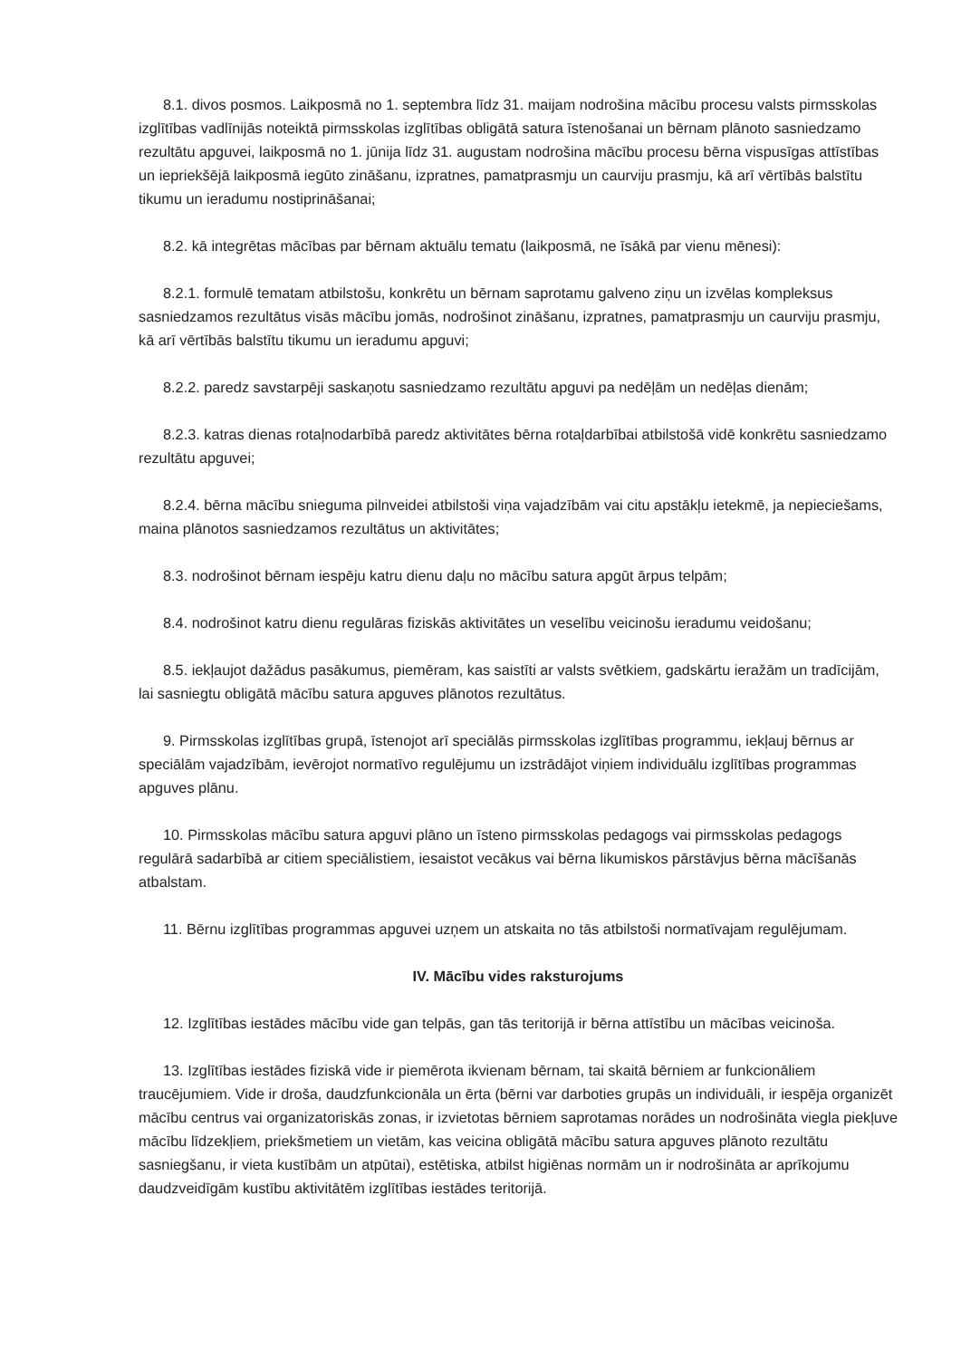8.1. divos posmos. Laikposmā no 1. septembra līdz 31. maijam nodrošina mācību procesu valsts pirmsskolas izglītības vadlīnijās noteiktā pirmsskolas izglītības obligātā satura īstenošanai un bērnam plānoto sasniedzamo rezultātu apguvei, laikposmā no 1. jūnija līdz 31. augustam nodrošina mācību procesu bērna vispusīgas attīstības un iepriekšējā laikposmā iegūto zināšanu, izpratnes, pamatprasmju un caurviju prasmju, kā arī vērtībās balstītu tikumu un ieradumu nostiprināšanai;
8.2. kā integrētas mācības par bērnam aktuālu tematu (laikposmā, ne īsākā par vienu mēnesi):
8.2.1. formulē tematam atbilstošu, konkrētu un bērnam saprotamu galveno ziņu un izvēlas kompleksus sasniedzamos rezultātus visās mācību jomās, nodrošinot zināšanu, izpratnes, pamatprasmju un caurviju prasmju, kā arī vērtībās balstītu tikumu un ieradumu apguvi;
8.2.2. paredz savstarpēji saskaņotu sasniedzamo rezultātu apguvi pa nedēļām un nedēļas dienām;
8.2.3. katras dienas rotaļnodarbībā paredz aktivitātes bērna rotaļdarbībai atbilstošā vidē konkrētu sasniedzamo rezultātu apguvei;
8.2.4. bērna mācību snieguma pilnveidei atbilstoši viņa vajadzībām vai citu apstākļu ietekmē, ja nepieciešams, maina plānotos sasniedzamos rezultātus un aktivitātes;
8.3. nodrošinot bērnam iespēju katru dienu daļu no mācību satura apgūt ārpus telpām;
8.4. nodrošinot katru dienu regulāras fiziskās aktivitātes un veselību veicinošu ieradumu veidošanu;
8.5. iekļaujot dažādus pasākumus, piemēram, kas saistīti ar valsts svētkiem, gadskārtu ieražām un tradīcijām, lai sasniegtu obligātā mācību satura apguves plānotos rezultātus.
9. Pirmsskolas izglītības grupā, īstenojot arī speciālās pirmsskolas izglītības programmu, iekļauj bērnus ar speciālām vajadzībām, ievērojot normatīvo regulējumu un izstrādājot viņiem individuālu izglītības programmas apguves plānu.
10. Pirmsskolas mācību satura apguvi plāno un īsteno pirmsskolas pedagogs vai pirmsskolas pedagogs regulārā sadarbībā ar citiem speciālistiem, iesaistot vecākus vai bērna likumiskos pārstāvjus bērna mācīšanās atbalstam.
11. Bērnu izglītības programmas apguvei uzņem un atskaita no tās atbilstoši normatīvajam regulējumam.
IV. Mācību vides raksturojums
12. Izglītības iestādes mācību vide gan telpās, gan tās teritorijā ir bērna attīstību un mācības veicinoša.
13. Izglītības iestādes fiziskā vide ir piemērota ikvienam bērnam, tai skaitā bērniem ar funkcionāliem traucējumiem. Vide ir droša, daudzfunkcionāla un ērta (bērni var darboties grupās un individuāli, ir iespēja organizēt mācību centrus vai organizatoriskās zonas, ir izvietotas bērniem saprotamas norādes un nodrošināta viegla piekļuve mācību līdzekļiem, priekšmetiem un vietām, kas veicina obligātā mācību satura apguves plānoto rezultātu sasniegšanu, ir vieta kustībām un atpūtai), estētiska, atbilst higiēnas normām un ir nodrošināta ar aprīkojumu daudzveidīgām kustību aktivitātēm izglītības iestādes teritorijā.